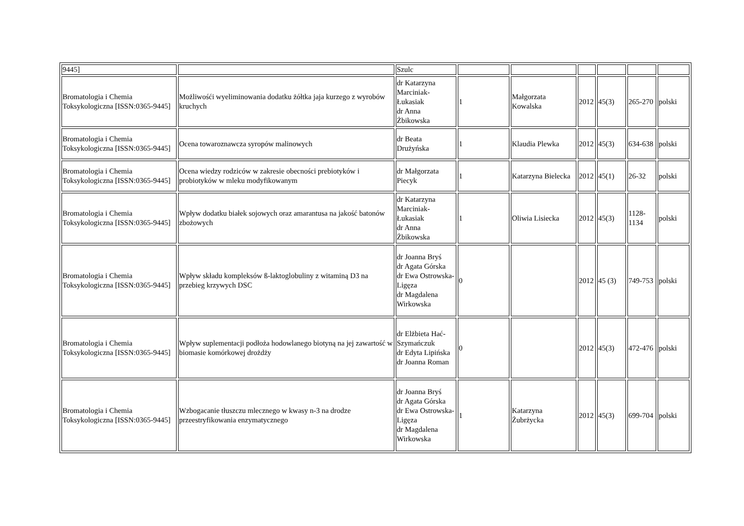| 9445] | | Szulc | | | | | | |
| Bromatologia i Chemia Toksykologiczna [ISSN:0365-9445] | Możliwośći wyeliminowania dodatku żółtka jaja kurzego z wyrobów kruchych | dr Katarzyna Marciniak-Łukasiak dr Anna Żbikowska | 1 | Małgorzata Kowalska | 2012 | 45(3) | 265-270 | polski |
| Bromatologia i Chemia Toksykologiczna [ISSN:0365-9445] | Ocena towaroznawcza syropów malinowych | dr Beata Drużyńska | 1 | Klaudia Plewka | 2012 | 45(3) | 634-638 | polski |
| Bromatologia i Chemia Toksykologiczna [ISSN:0365-9445] | Ocena wiedzy rodziców w zakresie obecności prebiotyków i probiotyków w mleku modyfikowanym | dr Małgorzata Piecyk | 1 | Katarzyna Bielecka | 2012 | 45(1) | 26-32 | polski |
| Bromatologia i Chemia Toksykologiczna [ISSN:0365-9445] | Wpływ dodatku białek sojowych oraz amarantusa na jakość batonów zbożowych | dr Katarzyna Marciniak-Łukasiak dr Anna Żbikowska | 1 | Oliwia Lisiecka | 2012 | 45(3) | 1128-1134 | polski |
| Bromatologia i Chemia Toksykologiczna [ISSN:0365-9445] | Wpływ składu kompleksów ß-laktoglobuliny z witaminą D3 na przebieg krzywych DSC | dr Joanna Bryś dr Agata Górska dr Ewa Ostrowska-Ligęza dr Magdalena Wirkowska | 0 | | 2012 | 45 (3) | 749-753 | polski |
| Bromatologia i Chemia Toksykologiczna [ISSN:0365-9445] | Wpływ suplementacji podłoża hodowlanego biotyną na jej zawartość w biomasie komórkowej drożdży | dr Elżbieta Hać-Szymańczuk dr Edyta Lipińska dr Joanna Roman | 0 | | 2012 | 45(3) | 472-476 | polski |
| Bromatologia i Chemia Toksykologiczna [ISSN:0365-9445] | Wzbogacanie tłuszczu mlecznego w kwasy n-3 na drodze przeestryfikowania enzymatycznego | dr Joanna Bryś dr Agata Górska dr Ewa Ostrowska-Ligęza dr Magdalena Wirkowska | 1 | Katarzyna Żubrżycka | 2012 | 45(3) | 699-704 | polski |